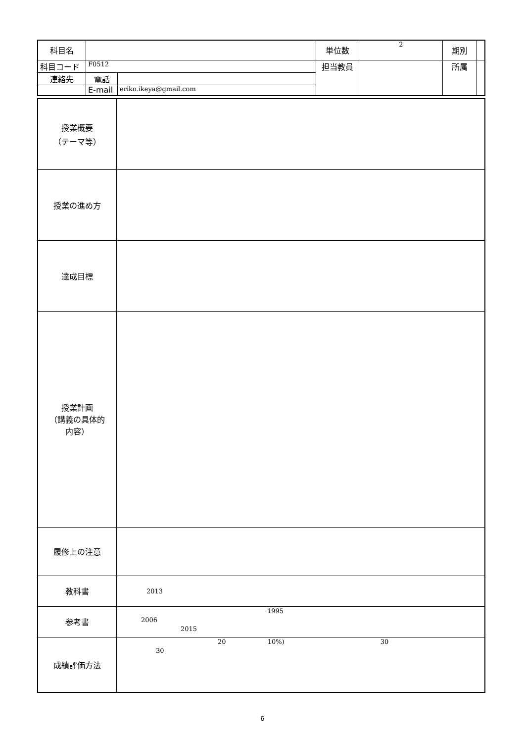| 科目名 | | | 単位数 | 2 | 期別 | |
| 科目コード | F0512 | | 担当教員 | | 所属 | |
| 連絡先 | 電話 | | | | | |
| | E-mail | eriko.ikeya@gmail.com | | | | |
| 授業概要 （テーマ等） | |
| 授業の進め方 | |
| 達成目標 | |
| 授業計画 （講義の具体的 内容） | |
| 履修上の注意 | |
| 教科書 | 2013 |
| 参考書 | 1995 2006 2015 |
| 成績評価方法 | 20 10%) 30 30 |
6